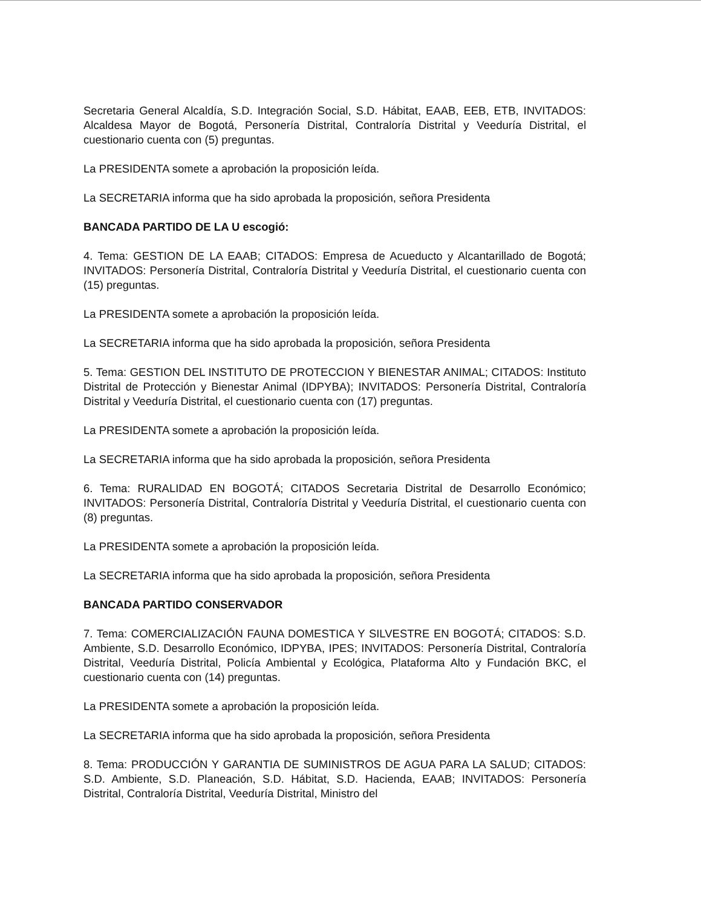Secretaria General Alcaldía, S.D. Integración Social, S.D. Hábitat, EAAB, EEB, ETB, INVITADOS: Alcaldesa Mayor de Bogotá, Personería Distrital, Contraloría Distrital y Veeduría Distrital, el cuestionario cuenta con (5) preguntas.
La PRESIDENTA somete a aprobación la proposición leída.
La SECRETARIA informa que ha sido aprobada la proposición, señora Presidenta
BANCADA PARTIDO DE LA U escogió:
4. Tema: GESTION DE LA EAAB; CITADOS: Empresa de Acueducto y Alcantarillado de Bogotá; INVITADOS: Personería Distrital, Contraloría Distrital y Veeduría Distrital, el cuestionario cuenta con (15) preguntas.
La PRESIDENTA somete a aprobación la proposición leída.
La SECRETARIA informa que ha sido aprobada la proposición, señora Presidenta
5. Tema: GESTION DEL INSTITUTO DE PROTECCION Y BIENESTAR ANIMAL; CITADOS: Instituto Distrital de Protección y Bienestar Animal (IDPYBA); INVITADOS: Personería Distrital, Contraloría Distrital y Veeduría Distrital, el cuestionario cuenta con (17) preguntas.
La PRESIDENTA somete a aprobación la proposición leída.
La SECRETARIA informa que ha sido aprobada la proposición, señora Presidenta
6. Tema: RURALIDAD EN BOGOTÁ; CITADOS Secretaria Distrital de Desarrollo Económico; INVITADOS: Personería Distrital, Contraloría Distrital y Veeduría Distrital, el cuestionario cuenta con (8) preguntas.
La PRESIDENTA somete a aprobación la proposición leída.
La SECRETARIA informa que ha sido aprobada la proposición, señora Presidenta
BANCADA PARTIDO CONSERVADOR
7. Tema: COMERCIALIZACIÓN FAUNA DOMESTICA Y SILVESTRE EN BOGOTÁ; CITADOS: S.D. Ambiente, S.D. Desarrollo Económico, IDPYBA, IPES; INVITADOS: Personería Distrital, Contraloría Distrital, Veeduría Distrital, Policía Ambiental y Ecológica, Plataforma Alto y Fundación BKC, el cuestionario cuenta con (14) preguntas.
La PRESIDENTA somete a aprobación la proposición leída.
La SECRETARIA informa que ha sido aprobada la proposición, señora Presidenta
8. Tema: PRODUCCIÓN Y GARANTIA DE SUMINISTROS DE AGUA PARA LA SALUD; CITADOS: S.D. Ambiente, S.D. Planeación, S.D. Hábitat, S.D. Hacienda, EAAB; INVITADOS: Personería Distrital, Contraloría Distrital, Veeduría Distrital, Ministro del